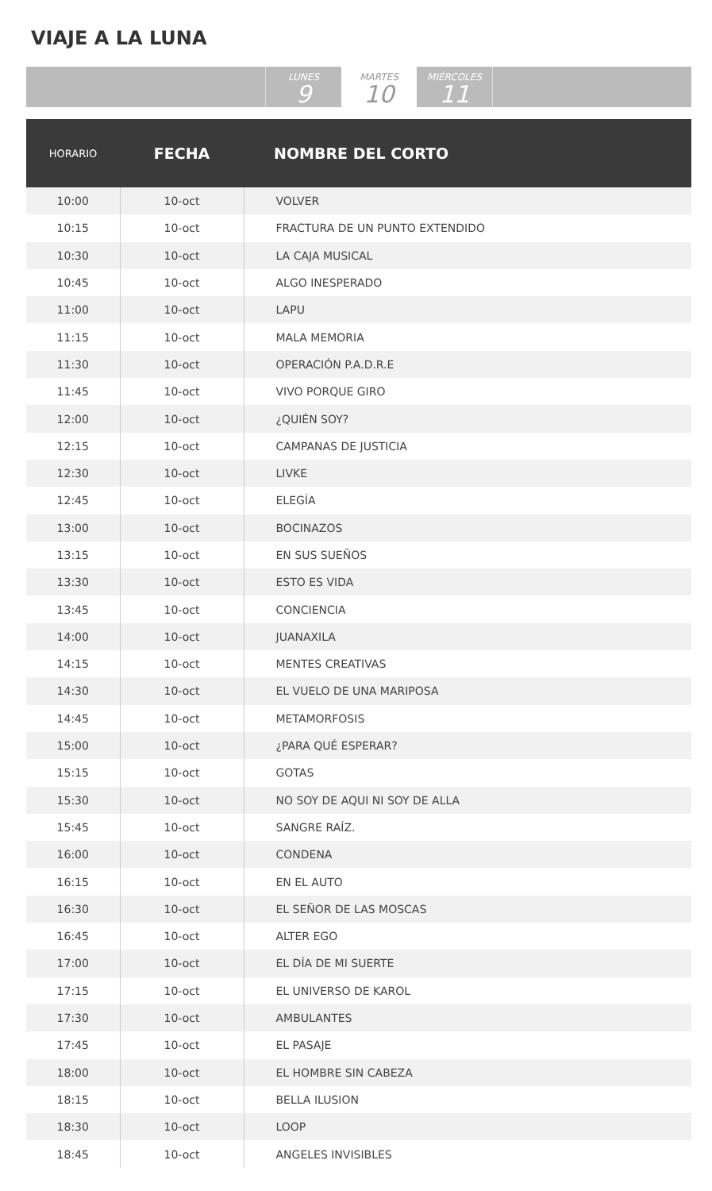VIAJE A LA LUNA
LUNES
9
MARTES
10
MIÉRCOLES
11
| HORARIO | FECHA | NOMBRE DEL CORTO |
| --- | --- | --- |
| 10:00 | 10-oct | VOLVER |
| 10:15 | 10-oct | FRACTURA DE UN PUNTO EXTENDIDO |
| 10:30 | 10-oct | LA CAJA MUSICAL |
| 10:45 | 10-oct | ALGO INESPERADO |
| 11:00 | 10-oct | LAPU |
| 11:15 | 10-oct | MALA MEMORIA |
| 11:30 | 10-oct | OPERACIÓN P.A.D.R.E |
| 11:45 | 10-oct | VIVO PORQUE GIRO |
| 12:00 | 10-oct | ¿QUIÉN SOY? |
| 12:15 | 10-oct | CAMPANAS DE JUSTICIA |
| 12:30 | 10-oct | LIVKE |
| 12:45 | 10-oct | ELEGÍA |
| 13:00 | 10-oct | BOCINAZOS |
| 13:15 | 10-oct | EN SUS SUEÑOS |
| 13:30 | 10-oct | ESTO ES VIDA |
| 13:45 | 10-oct | CONCIENCIA |
| 14:00 | 10-oct | JUANAXILA |
| 14:15 | 10-oct | MENTES CREATIVAS |
| 14:30 | 10-oct | EL VUELO DE UNA MARIPOSA |
| 14:45 | 10-oct | METAMORFOSIS |
| 15:00 | 10-oct | ¿PARA QUÉ ESPERAR? |
| 15:15 | 10-oct | GOTAS |
| 15:30 | 10-oct | NO SOY DE AQUI NI SOY DE ALLA |
| 15:45 | 10-oct | SANGRE RAÍZ. |
| 16:00 | 10-oct | CONDENA |
| 16:15 | 10-oct | EN EL AUTO |
| 16:30 | 10-oct | EL SEÑOR DE LAS MOSCAS |
| 16:45 | 10-oct | ALTER EGO |
| 17:00 | 10-oct | EL DÍA DE MI SUERTE |
| 17:15 | 10-oct | EL UNIVERSO DE KAROL |
| 17:30 | 10-oct | AMBULANTES |
| 17:45 | 10-oct | EL PASAJE |
| 18:00 | 10-oct | EL HOMBRE SIN CABEZA |
| 18:15 | 10-oct | BELLA ILUSION |
| 18:30 | 10-oct | LOOP |
| 18:45 | 10-oct | ANGELES INVISIBLES |